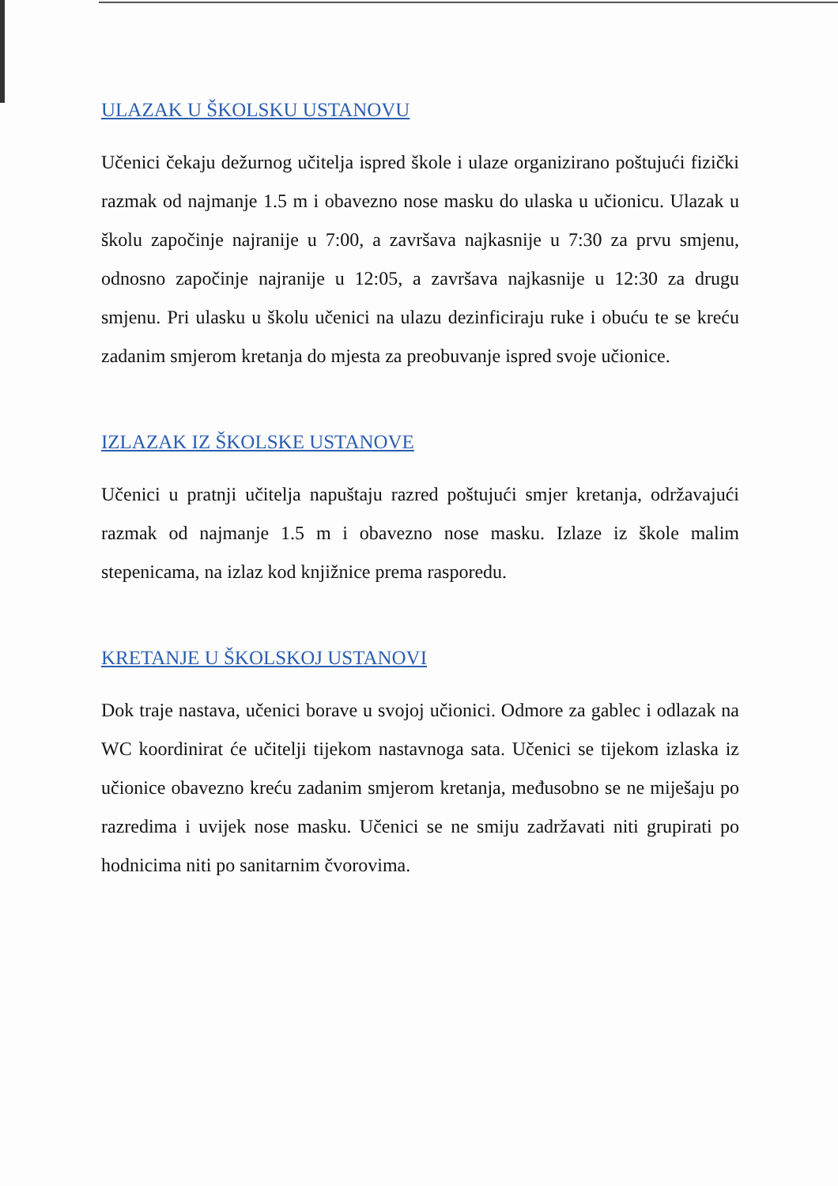ULAZAK U ŠKOLSKU USTANOVU
Učenici čekaju dežurnog učitelja ispred škole i ulaze organizirano poštujući fizički razmak od najmanje 1.5 m i obavezno nose masku do ulaska u učionicu. Ulazak u školu započinje najranije u 7:00, a završava najkasnije u 7:30 za prvu smjenu, odnosno započinje najranije u 12:05, a završava najkasnije u 12:30 za drugu smjenu. Pri ulasku u školu učenici na ulazu dezinficiraju ruke i obuću te se kreću zadanim smjerom kretanja do mjesta za preobuvanje ispred svoje učionice.
IZLAZAK IZ ŠKOLSKE USTANOVE
Učenici u pratnji učitelja napuštaju razred poštujući smjer kretanja, održavajući razmak od najmanje 1.5 m i obavezno nose masku. Izlaze iz škole malim stepenicama, na izlaz kod knjižnice prema rasporedu.
KRETANJE U ŠKOLSKOJ USTANOVI
Dok traje nastava, učenici borave u svojoj učionici. Odmore za gablec i odlazak na WC koordinirat će učitelji tijekom nastavnoga sata. Učenici se tijekom izlaska iz učionice obavezno kreću zadanim smjerom kretanja, međusobno se ne miješaju po razredima i uvijek nose masku. Učenici se ne smiju zadržavati niti grupirati po hodnicima niti po sanitarnim čvorovima.